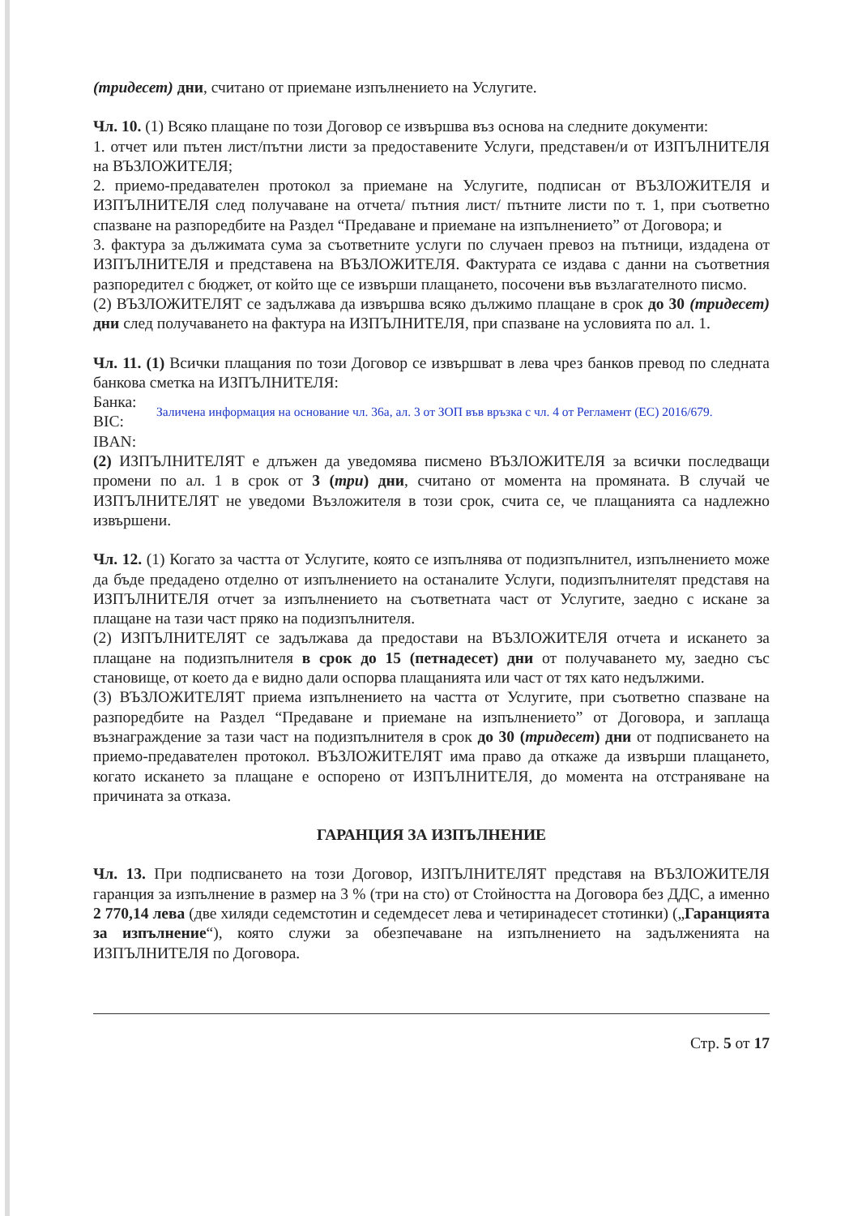(тридесет) дни, считано от приемане изпълнението на Услугите.
Чл. 10. (1) Всяко плащане по този Договор се извършва въз основа на следните документи:
1. отчет или пътен лист/пътни листи за предоставените Услуги, представен/и от ИЗПЪЛНИТЕЛЯ на ВЪЗЛОЖИТЕЛЯ;
2. приемо-предавателен протокол за приемане на Услугите, подписан от ВЪЗЛОЖИТЕЛЯ и ИЗПЪЛНИТЕЛЯ след получаване на отчета/ пътния лист/ пътните листи по т. 1, при съответно спазване на разпоредбите на Раздел “Предаване и приемане на изпълнението” от Договора; и
3. фактура за дължимата сума за съответните услуги по случаен превоз на пътници, издадена от ИЗПЪЛНИТЕЛЯ и представена на ВЪЗЛОЖИТЕЛЯ. Фактурата се издава с данни на съответния разпоредител с бюджет, от който ще се извърши плащането, посочени във възлагателното писмо.
(2) ВЪЗЛОЖИТЕЛЯТ се задължава да извършва всяко дължимо плащане в срок до 30 (тридесет) дни след получаването на фактура на ИЗПЪЛНИТЕЛЯ, при спазване на условията по ал. 1.
Чл. 11. (1) Всички плащания по този Договор се извършват в лева чрез банков превод по следната банкова сметка на ИЗПЪЛНИТЕЛЯ:
Банка:
BIC:
IBAN:
Заличена информация на основание чл. 36а, ал. 3 от ЗОП във връзка с чл. 4 от Регламент (ЕС) 2016/679.
(2) ИЗПЪЛНИТЕЛЯТ е длъжен да уведомява писмено ВЪЗЛОЖИТЕЛЯ за всички последващи промени по ал. 1 в срок от 3 (три) дни, считано от момента на промяната. В случай че ИЗПЪЛНИТЕЛЯТ не уведоми Възложителя в този срок, счита се, че плащанията са надлежно извършени.
Чл. 12. (1) Когато за частта от Услугите, която се изпълнява от подизпълнител, изпълнението може да бъде предадено отделно от изпълнението на останалите Услуги, подизпълнителят представя на ИЗПЪЛНИТЕЛЯ отчет за изпълнението на съответната част от Услугите, заедно с искане за плащане на тази част пряко на подизпълнителя.
(2) ИЗПЪЛНИТЕЛЯТ се задължава да предостави на ВЪЗЛОЖИТЕЛЯ отчета и искането за плащане на подизпълнителя в срок до 15 (петнадесет) дни от получаването му, заедно със становище, от което да е видно дали оспорва плащанията или част от тях като недължими.
(3) ВЪЗЛОЖИТЕЛЯТ приема изпълнението на частта от Услугите, при съответно спазване на разпоредбите на Раздел “Предаване и приемане на изпълнението” от Договора, и заплаща възнаграждение за тази част на подизпълнителя в срок до 30 (тридесет) дни от подписването на приемо-предавателен протокол. ВЪЗЛОЖИТЕЛЯТ има право да откаже да извърши плащането, когато искането за плащане е оспорено от ИЗПЪЛНИТЕЛЯ, до момента на отстраняване на причината за отказа.
ГАРАНЦИЯ ЗА ИЗПЪЛНЕНИЕ
Чл. 13. При подписването на този Договор, ИЗПЪЛНИТЕЛЯТ представя на ВЪЗЛОЖИТЕЛЯ гаранция за изпълнение в размер на 3 % (три на сто) от Стойността на Договора без ДДС, а именно 2 770,14 лева (две хиляди седемстотин и седемдесет лева и четиринадесет стотинки) („Гаранцията за изпълнение“), която служи за обезпечаване на изпълнението на задълженията на ИЗПЪЛНИТЕЛЯ по Договора.
Стр. 5 от 17